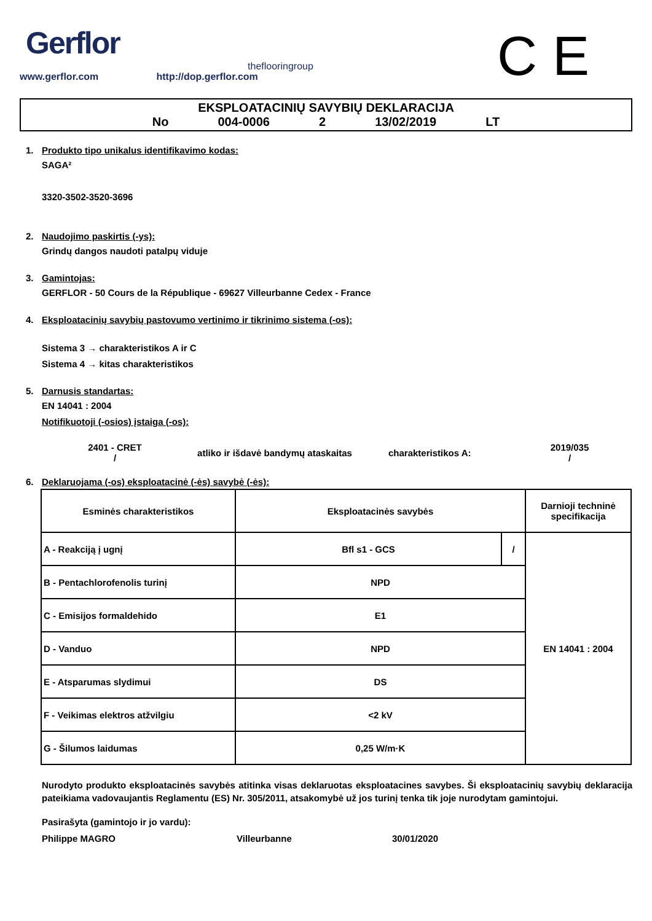Gerflor
theflooringroup
www.gerflor.com http://dop.gerflor.com
C E
EKSPLOATACINIŲ SAVYBIŲ DEKLARACIJA
No 004-0006 2 13/02/2019 LT
1. Produkto tipo unikalus identifikavimo kodas:
SAGA²
3320-3502-3520-3696
2. Naudojimo paskirtis (-ys):
Grindų dangos naudoti patalpų viduje
3. Gamintojas:
GERFLOR - 50 Cours de la République - 69627 Villeurbanne Cedex - France
4. Eksploatacinių savybių pastovumo vertinimo ir tikrinimo sistema (-os):
Sistema 3 → charakteristikos A ir C
Sistema 4 → kitas charakteristikos
5. Darnusis standartas:
EN 14041 : 2004
Notifikuotoji (-osios) įstaiga (-os):
2401 - CRET
/
atliko ir išdavė bandymų ataskaitas charakteristikos A:
2019/035
/
6. Deklaruojama (-os) eksploatacinė (-ės) savybė (-ės):
| Esminės charakteristikos | Eksploatacinės savybės | | Darnioji techninė specifikacija |
| --- | --- | --- | --- |
| A - Reakciją į ugnį | Bfl s1 - GCS | / | EN 14041 : 2004 |
| B - Pentachlorofenolis turinį | NPD | | |
| C - Emisijos formaldehido | E1 | | |
| D - Vanduo | NPD | | |
| E - Atsparumas slydimui | DS | | |
| F - Veikimas elektros atžvilgiu | <2 kV | | |
| G - Šilumos laidumas | 0,25 W/m·K | | |
Nurodyto produkto eksploatacinės savybės atitinka visas deklaruotas eksploatacines savybes. Ši eksploatacinių savybių deklaracija pateikiama vadovaujantis Reglamentu (ES) Nr. 305/2011, atsakomybė už jos turinį tenka tik joje nurodytam gamintojui.
Pasirašyta (gamintojo ir jo vardu):
Philippe MAGRO Villeurbanne 30/01/2020